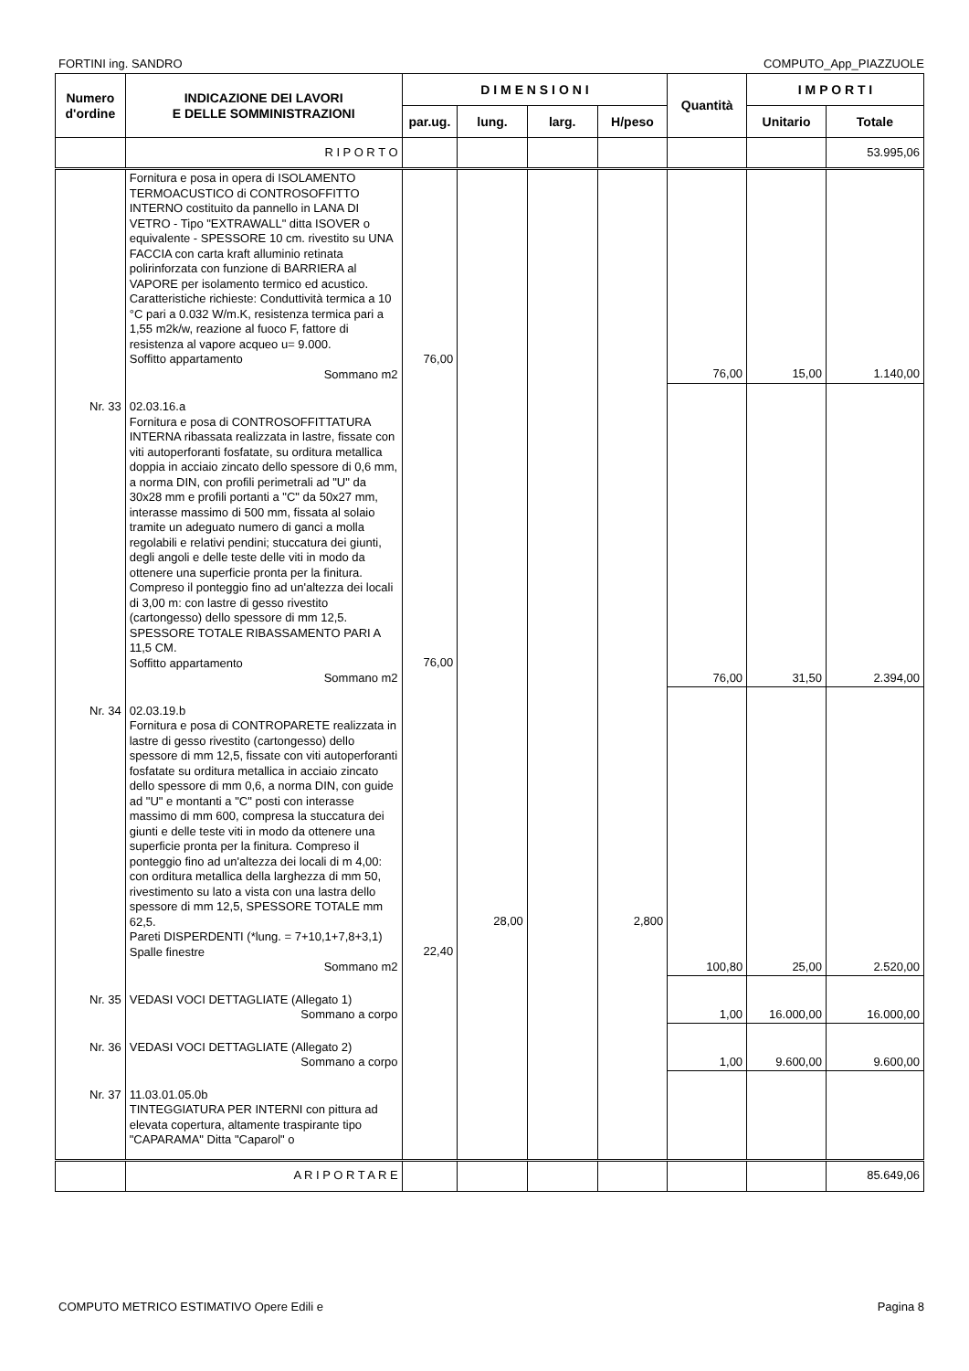FORTINI ing. SANDRO COMPUTO_App_PIAZZUOLE
| Numero d'ordine | INDICAZIONE DEI LAVORI E DELLE SOMMINISTRAZIONI | D I M E N S I O N I | | | | Quantità | I M P O R T I | |
| --- | --- | --- | --- | --- | --- | --- | --- | --- |
| | | par.ug. | lung. | larg. | H/peso | | Unitario | Totale |
| | R I P O R T O | | | | | | | 53.995,06 |
| | Fornitura e posa in opera di ISOLAMENTO TERMOACUSTICO di CONTROSOFFITTO INTERNO costituito da pannello in LANA DI VETRO - Tipo "EXTRAWALL" ditta ISOVER o equivalente - SPESSORE 10 cm. rivestito su UNA FACCIA con carta kraft alluminio retinata polirinforzata con funzione di BARRIERA al VAPORE per isolamento termico ed acustico. Caratteristiche richieste: Conduttività termica a 10 °C pari a 0.032 W/m.K, resistenza termica pari a 1,55 m2k/w, reazione al fuoco F, fattore di resistenza al vapore acqueo u= 9.000. Soffitto appartamento Sommano m2 | 76,00 | | | | 76,00 | 15,00 | 1.140,00 |
| Nr. 33 | 02.03.16.a Fornitura e posa di CONTROSOFFITTATURA INTERNA ribassata realizzata in lastre, fissate con viti autoperforanti fosfatate, su orditura metallica doppia in acciaio zincato dello spessore di 0,6 mm, a norma DIN, con profili perimetrali ad "U" da 30x28 mm e profili portanti a "C" da 50x27 mm, interasse massimo di 500 mm, fissata al solaio tramite un adeguato numero di ganci a molla regolabili e relativi pendini; stuccatura dei giunti, degli angoli e delle teste delle viti in modo da ottenere una superficie pronta per la finitura. Compreso il ponteggio fino ad un'altezza dei locali di 3,00 m: con lastre di gesso rivestito (cartongesso) dello spessore di mm 12,5. SPESSORE TOTALE RIBASSAMENTO PARI A 11,5 CM. Soffitto appartamento Sommano m2 | 76,00 | | | | 76,00 | 31,50 | 2.394,00 |
| Nr. 34 | 02.03.19.b Fornitura e posa di CONTROPARETE realizzata in lastre di gesso rivestito (cartongesso) dello spessore di mm 12,5, fissate con viti autoperforanti fosfatate su orditura metallica in acciaio zincato dello spessore di mm 0,6, a norma DIN, con guide ad "U" e montanti a "C" posti con interasse massimo di mm 600, compresa la stuccatura dei giunti e delle teste viti in modo da ottenere una superficie pronta per la finitura. Compreso il ponteggio fino ad un'altezza dei locali di m 4,00: con orditura metallica della larghezza di mm 50, rivestimento su lato a vista con una lastra dello spessore di mm 12,5, SPESSORE TOTALE mm 62,5. Pareti DISPERDENTI (*lung. = 7+10,1+7,8+3,1) Spalle finestre Sommano m2 | 22,40 | 28,00 | | 2,800 | 100,80 | 25,00 | 2.520,00 |
| Nr. 35 | VEDASI VOCI DETTAGLIATE (Allegato 1) Sommano a corpo | | | | | 1,00 | 16.000,00 | 16.000,00 |
| Nr. 36 | VEDASI VOCI DETTAGLIATE (Allegato 2) Sommano a corpo | | | | | 1,00 | 9.600,00 | 9.600,00 |
| Nr. 37 | 11.03.01.05.0b TINTEGGIATURA PER INTERNI con pittura ad elevata copertura, altamente traspirante tipo "CAPARAMA" Ditta "Caparol" o | | | | | | | |
| | A R I P O R T A R E | | | | | | | 85.649,06 |
COMPUTO METRICO ESTIMATIVO Opere Edili e Pagina 8